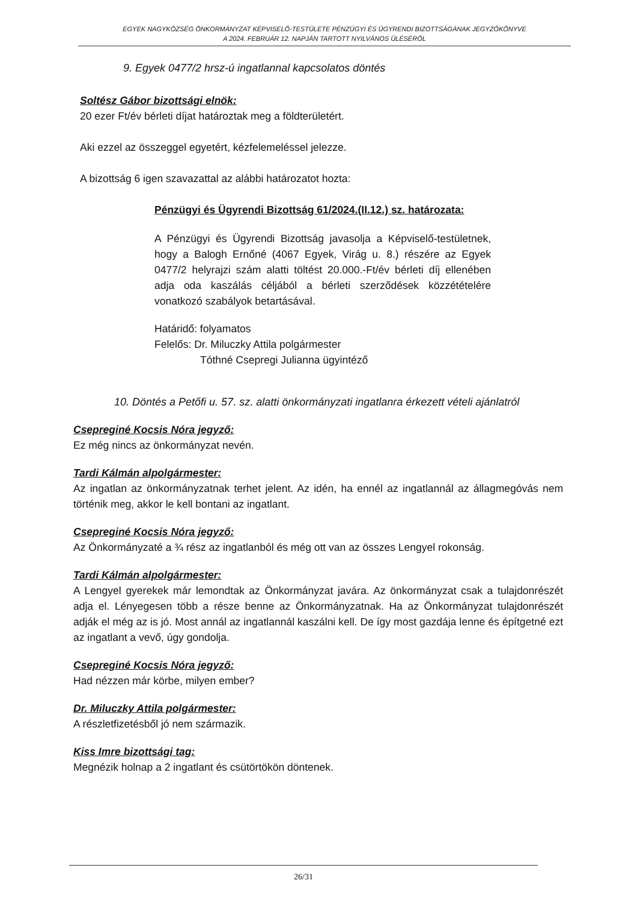EGYEK NAGYKÖZSÉG ÖNKORMÁNYZAT KÉPVISELŐ-TESTÜLETE PÉNZÜGYI ÉS ÜGYRENDI BIZOTTSÁGÁNAK JEGYZŐKÖNYVE
A 2024. FEBRUÁR 12. NAPJÁN TARTOTT NYILVÁNOS ÜLÉSÉRŐL
9. Egyek 0477/2 hrsz-ú ingatlannal kapcsolatos döntés
Soltész Gábor bizottsági elnök:
20 ezer Ft/év bérleti díjat határoztak meg a földterületért.
Aki ezzel az összeggel egyetért, kézfelemeléssel jelezze.
A bizottság 6 igen szavazattal az alábbi határozatot hozta:
Pénzügyi és Ügyrendi Bizottság 61/2024.(II.12.) sz. határozata:
A Pénzügyi és Ügyrendi Bizottság javasolja a Képviselő-testületnek, hogy a Balogh Ernőné (4067 Egyek, Virág u. 8.) részére az Egyek 0477/2 helyrajzi szám alatti töltést 20.000.-Ft/év bérleti díj ellenében adja oda kaszálás céljából a bérleti szerződések közzétételére vonatkozó szabályok betartásával.
Határidő: folyamatos
Felelős: Dr. Miluczky Attila polgármester
Tóthné Csepregi Julianna ügyintéző
10. Döntés a Petőfi u. 57. sz. alatti önkormányzati ingatlanra érkezett vételi ajánlatról
Csepreginé Kocsis Nóra jegyző:
Ez még nincs az önkormányzat nevén.
Tardi Kálmán alpolgármester:
Az ingatlan az önkormányzatnak terhet jelent. Az idén, ha ennél az ingatlannál az állagmegóvás nem történik meg, akkor le kell bontani az ingatlant.
Csepreginé Kocsis Nóra jegyző:
Az Önkormányzaté a ¾ rész az ingatlanból és még ott van az összes Lengyel rokonság.
Tardi Kálmán alpolgármester:
A Lengyel gyerekek már lemondtak az Önkormányzat javára. Az önkormányzat csak a tulajdonrészét adja el. Lényegesen több a része benne az Önkormányzatnak. Ha az Önkormányzat tulajdonrészét adják el még az is jó. Most annál az ingatlannál kaszálni kell. De így most gazdája lenne és építgetné ezt az ingatlant a vevő, úgy gondolja.
Csepreginé Kocsis Nóra jegyző:
Had nézzen már körbe, milyen ember?
Dr. Miluczky Attila polgármester:
A részletfizetésből jó nem származik.
Kiss Imre bizottsági tag:
Megnézik holnap a 2 ingatlant és csütörtökön döntenek.
26/31